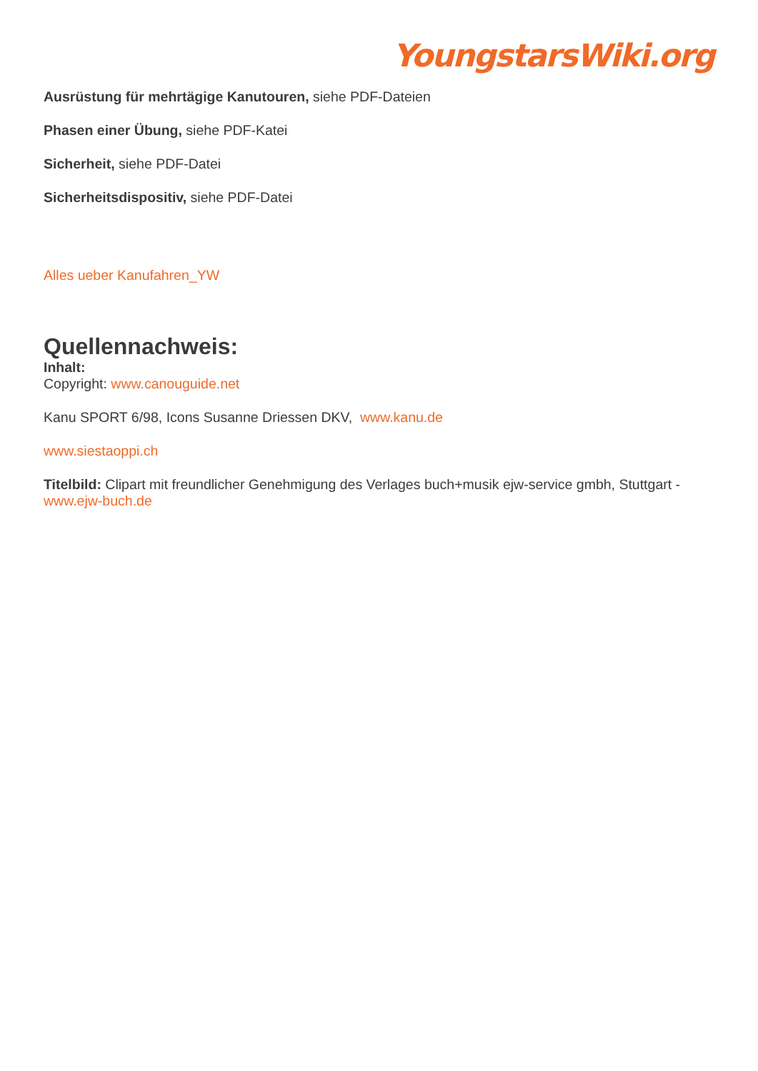YoungstarsWiki.org
Ausrüstung für mehrtägige Kanutouren, siehe PDF-Dateien
Phasen einer Übung, siehe PDF-Katei
Sicherheit, siehe PDF-Datei
Sicherheitsdispositiv, siehe PDF-Datei
Alles ueber Kanufahren_YW
Quellennachweis:
Inhalt:
Copyright: www.canouguide.net
Kanu SPORT 6/98, Icons Susanne Driessen DKV, www.kanu.de
www.siestaoppi.ch
Titelbild: Clipart mit freundlicher Genehmigung des Verlages buch+musik ejw-service gmbh, Stuttgart - www.ejw-buch.de